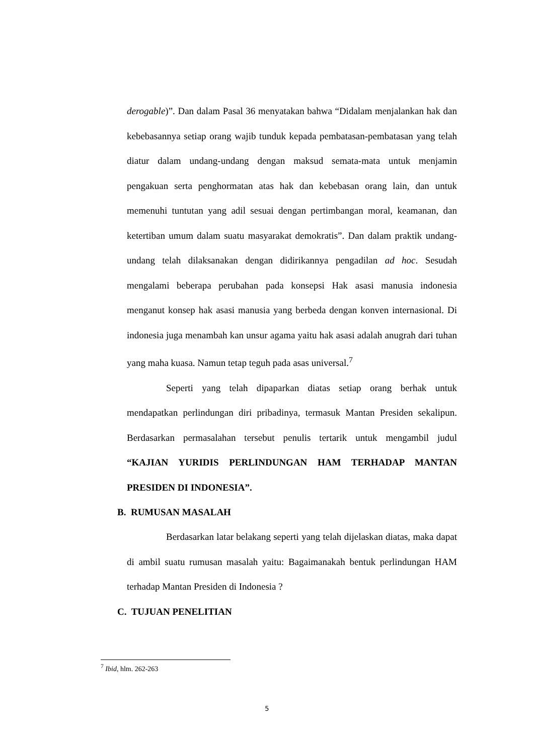derogable)”. Dan dalam Pasal 36 menyatakan bahwa “Didalam menjalankan hak dan kebebasannya setiap orang wajib tunduk kepada pembatasan-pembatasan yang telah diatur dalam undang-undang dengan maksud semata-mata untuk menjamin pengakuan serta penghormatan atas hak dan kebebasan orang lain, dan untuk memenuhi tuntutan yang adil sesuai dengan pertimbangan moral, keamanan, dan ketertiban umum dalam suatu masyarakat demokratis”. Dan dalam praktik undang-undang telah dilaksanakan dengan didirikannya pengadilan ad hoc. Sesudah mengalami beberapa perubahan pada konsepsi Hak asasi manusia indonesia menganut konsep hak asasi manusia yang berbeda dengan konven internasional. Di indonesia juga menambah kan unsur agama yaitu hak asasi adalah anugrah dari tuhan yang maha kuasa. Namun tetap teguh pada asas universal.<sup>7</sup>
Seperti yang telah dipaparkan diatas setiap orang berhak untuk mendapatkan perlindungan diri pribadinya, termasuk Mantan Presiden sekalipun. Berdasarkan permasalahan tersebut penulis tertarik untuk mengambil judul “KAJIAN YURIDIS PERLINDUNGAN HAM TERHADAP MANTAN PRESIDEN DI INDONESIA”.
B. RUMUSAN MASALAH
Berdasarkan latar belakang seperti yang telah dijelaskan diatas, maka dapat di ambil suatu rumusan masalah yaitu: Bagaimanakah bentuk perlindungan HAM terhadap Mantan Presiden di Indonesia ?
C. TUJUAN PENELITIAN
<sup>7</sup> Ibid, hlm. 262-263
5